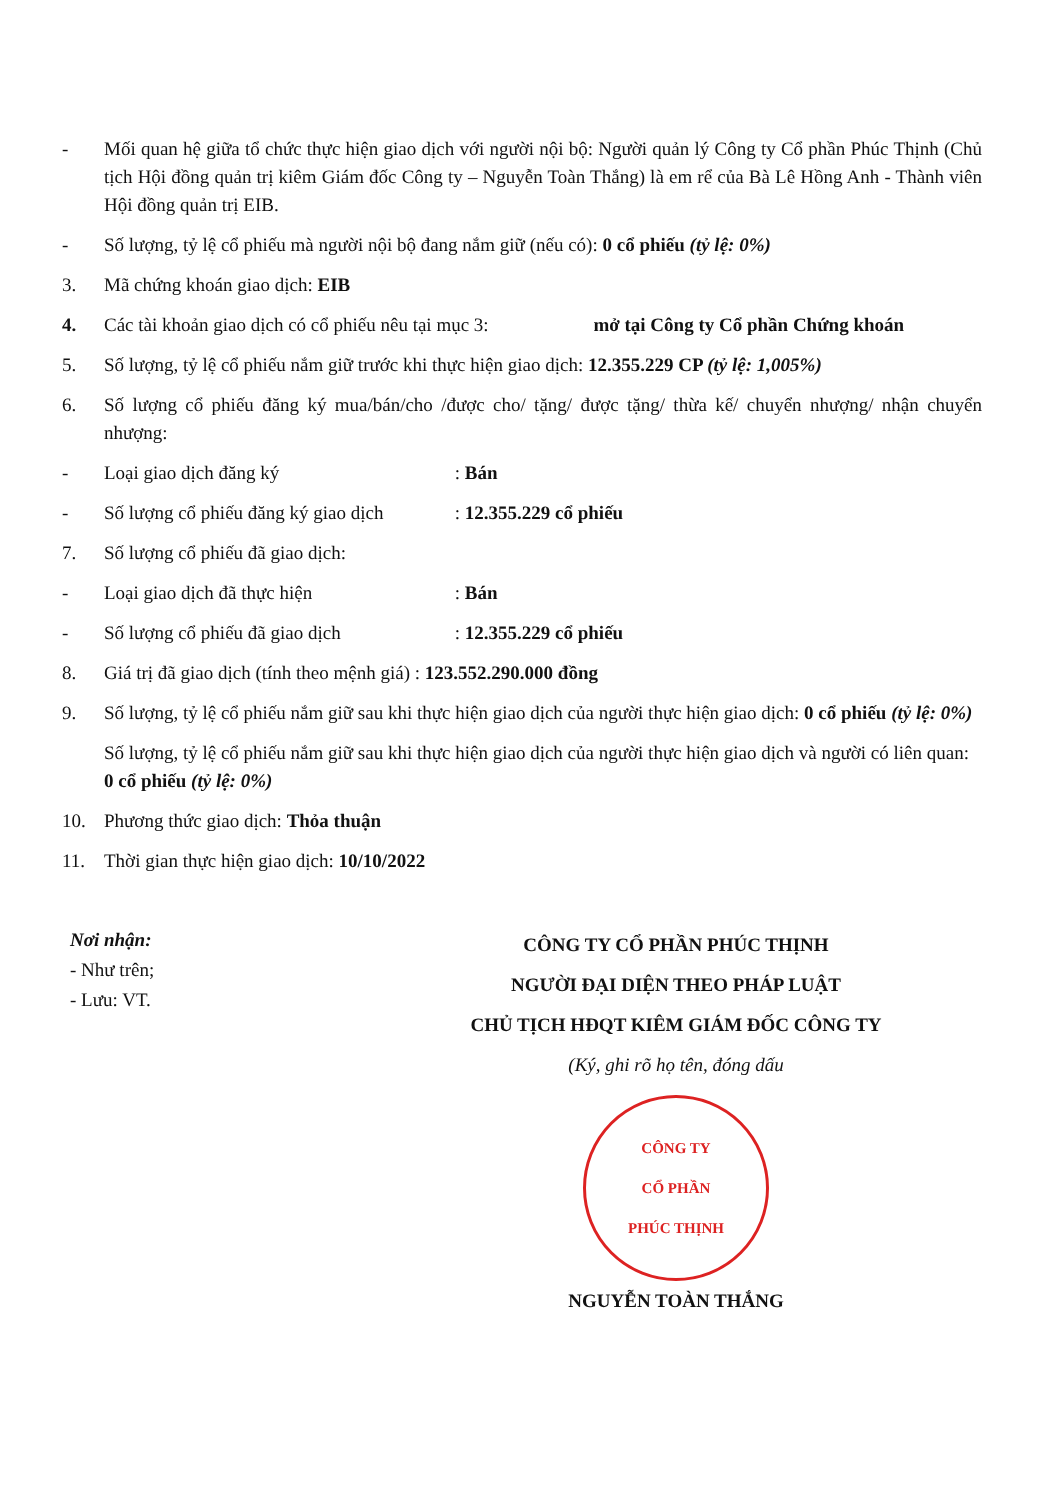- Mối quan hệ giữa tổ chức thực hiện giao dịch với người nội bộ: Người quản lý Công ty Cổ phần Phúc Thịnh (Chủ tịch Hội đồng quản trị kiêm Giám đốc Công ty – Nguyễn Toàn Thắng) là em rể của Bà Lê Hồng Anh - Thành viên Hội đồng quản trị EIB.
- Số lượng, tỷ lệ cổ phiếu mà người nội bộ đang nắm giữ (nếu có): 0 cổ phiếu (tỷ lệ: 0%)
3. Mã chứng khoán giao dịch: EIB
4. Các tài khoản giao dịch có cổ phiếu nêu tại mục 3: mở tại Công ty Cổ phần Chứng khoán
5. Số lượng, tỷ lệ cổ phiếu nắm giữ trước khi thực hiện giao dịch: 12.355.229 CP (tỷ lệ: 1,005%)
6. Số lượng cổ phiếu đăng ký mua/bán/cho /được cho/ tặng/ được tặng/ thừa kế/ chuyển nhượng/ nhận chuyển nhượng:
- Loại giao dịch đăng ký : Bán
- Số lượng cổ phiếu đăng ký giao dịch : 12.355.229 cổ phiếu
7. Số lượng cổ phiếu đã giao dịch:
- Loại giao dịch đã thực hiện : Bán
- Số lượng cổ phiếu đã giao dịch : 12.355.229 cổ phiếu
8. Giá trị đã giao dịch (tính theo mệnh giá) : 123.552.290.000 đồng
9. Số lượng, tỷ lệ cổ phiếu nắm giữ sau khi thực hiện giao dịch của người thực hiện giao dịch: 0 cổ phiếu (tỷ lệ: 0%)
Số lượng, tỷ lệ cổ phiếu nắm giữ sau khi thực hiện giao dịch của người thực hiện giao dịch và người có liên quan: 0 cổ phiếu (tỷ lệ: 0%)
10. Phương thức giao dịch: Thỏa thuận
11. Thời gian thực hiện giao dịch: 10/10/2022
Nơi nhận:
- Như trên;
- Lưu: VT.
CÔNG TY CỔ PHẦN PHÚC THỊNH
NGƯỜI ĐẠI DIỆN THEO PHÁP LUẬT
CHỦ TỊCH HĐQT KIÊM GIÁM ĐỐC CÔNG TY
(Ký, ghi rõ họ tên, đóng dấu
CÔNG TY
CỔ PHẦN
PHÚC THỊNH
NGUYỄN TOÀN THẮNG